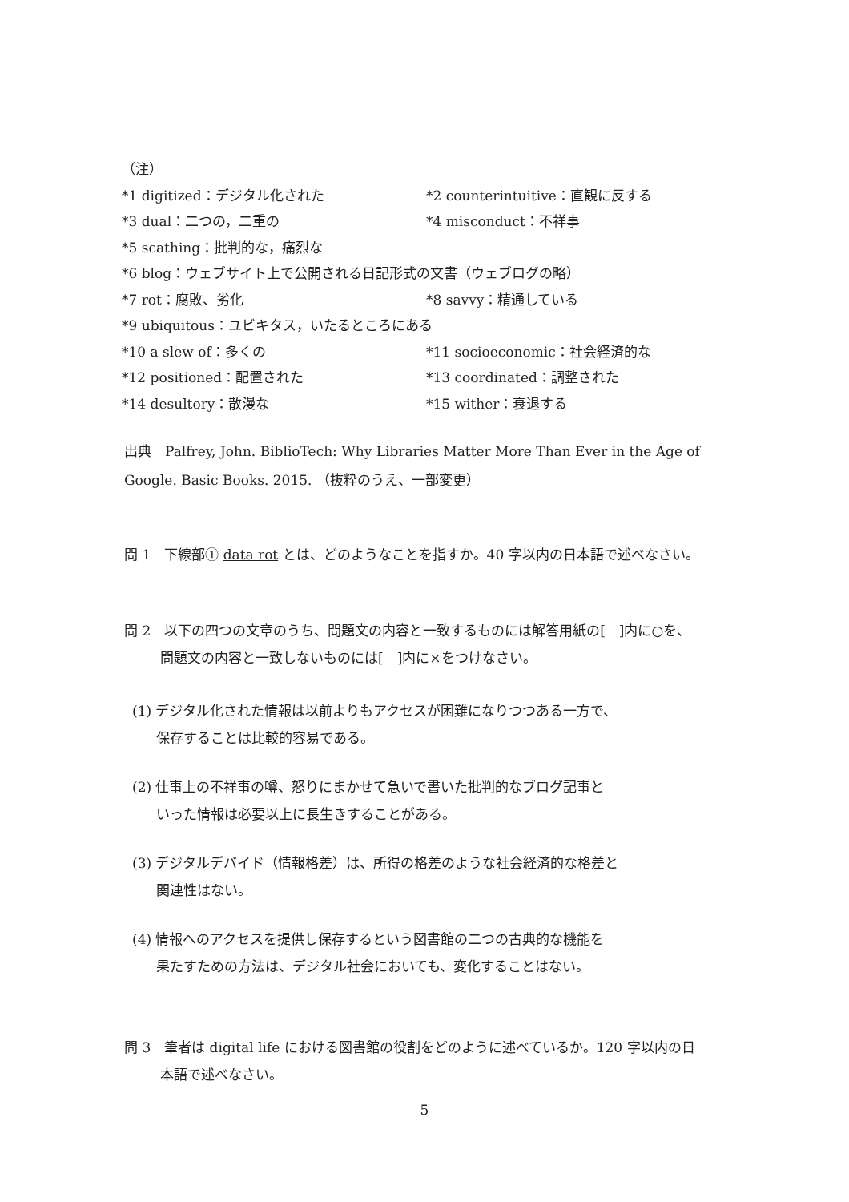（注）
*1 digitized：デジタル化された *2 counterintuitive：直観に反する
*3 dual：二つの，二重の *4 misconduct：不祥事
*5 scathing：批判的な，痛烈な
*6 blog：ウェブサイト上で公開される日記形式の文書（ウェブログの略）
*7 rot：腐敗、劣化 *8 savvy：精通している
*9 ubiquitous：ユビキタス，いたるところにある
*10 a slew of：多くの *11 socioeconomic：社会経済的な
*12 positioned：配置された *13 coordinated：調整された
*14 desultory：散漫な *15 wither：衰退する
出典　Palfrey, John. BiblioTech: Why Libraries Matter More Than Ever in the Age of Google. Basic Books. 2015. （抜粋のうえ、一部変更）
問 1　下線部① data rot とは、どのようなことを指すか。40 字以内の日本語で述べなさい。
問 2　以下の四つの文章のうち、問題文の内容と一致するものには解答用紙の[　]内に○を、
問題文の内容と一致しないものには[　]内に×をつけなさい。
(1) デジタル化された情報は以前よりもアクセスが困難になりつつある一方で、
保存することは比較的容易である。
(2) 仕事上の不祥事の噂、怒りにまかせて急いで書いた批判的なブログ記事と
いった情報は必要以上に長生きすることがある。
(3) デジタルデバイド（情報格差）は、所得の格差のような社会経済的な格差と
関連性はない。
(4) 情報へのアクセスを提供し保存するという図書館の二つの古典的な機能を
果たすための方法は、デジタル社会においても、変化することはない。
問 3　筆者は digital life における図書館の役割をどのように述べているか。120 字以内の日
本語で述べなさい。
5